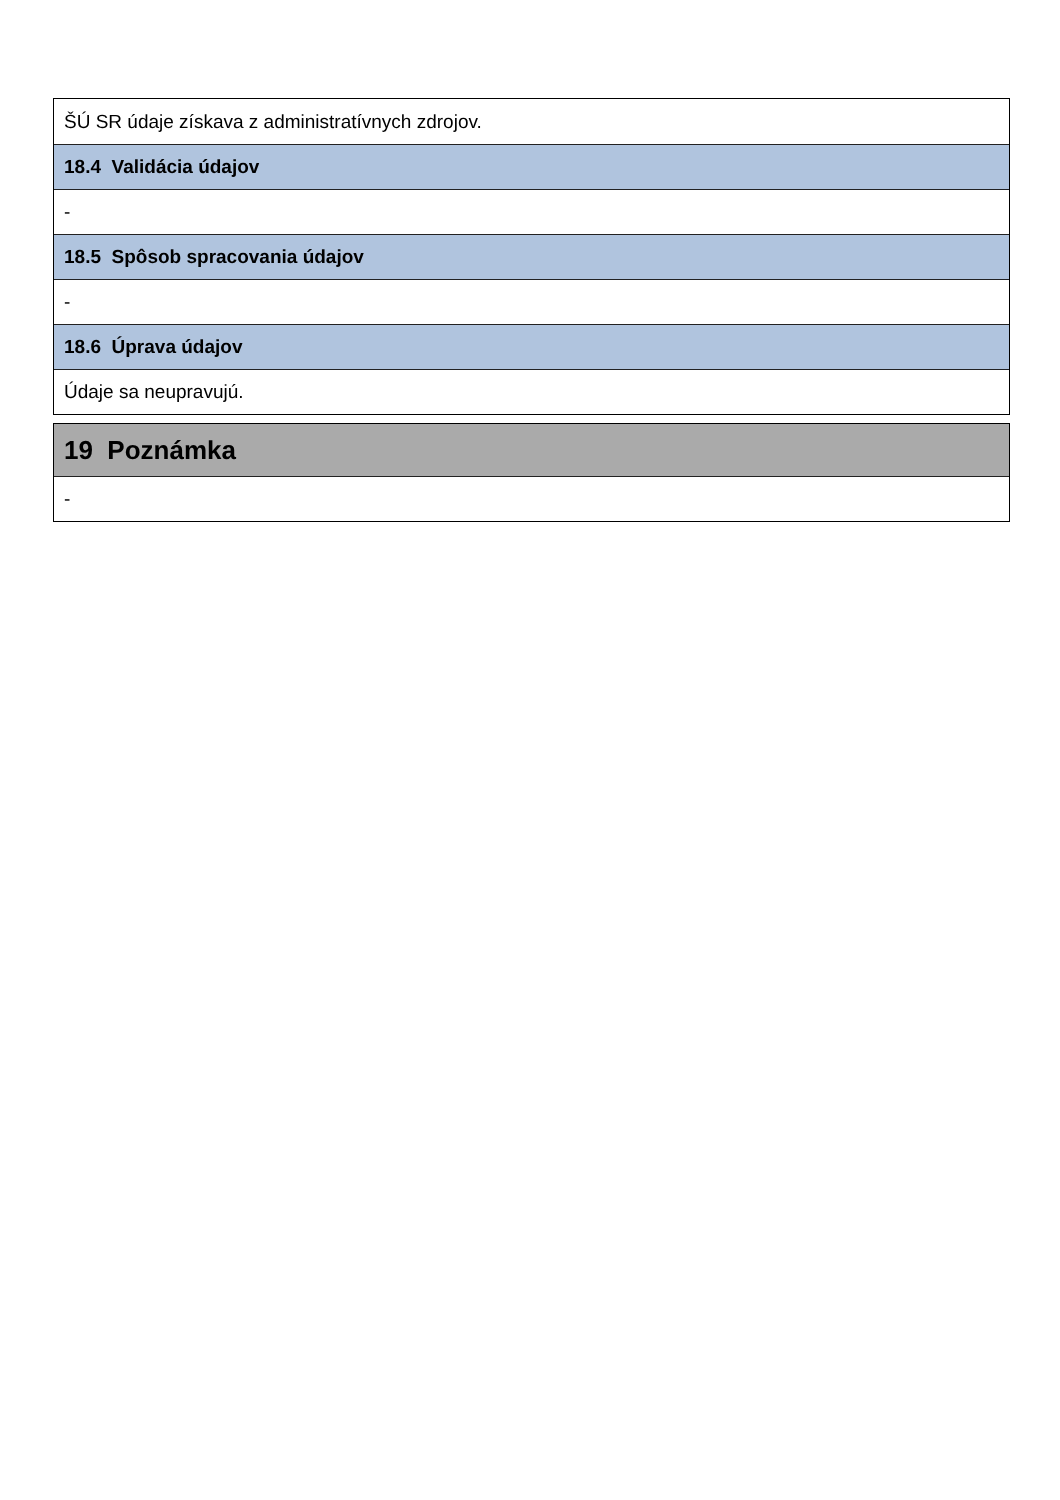ŠÚ SR údaje získava z administratívnych zdrojov.
18.4 Validácia údajov
-
18.5 Spôsob spracovania údajov
-
18.6 Úprava údajov
Údaje sa neupravujú.
19 Poznámka
-